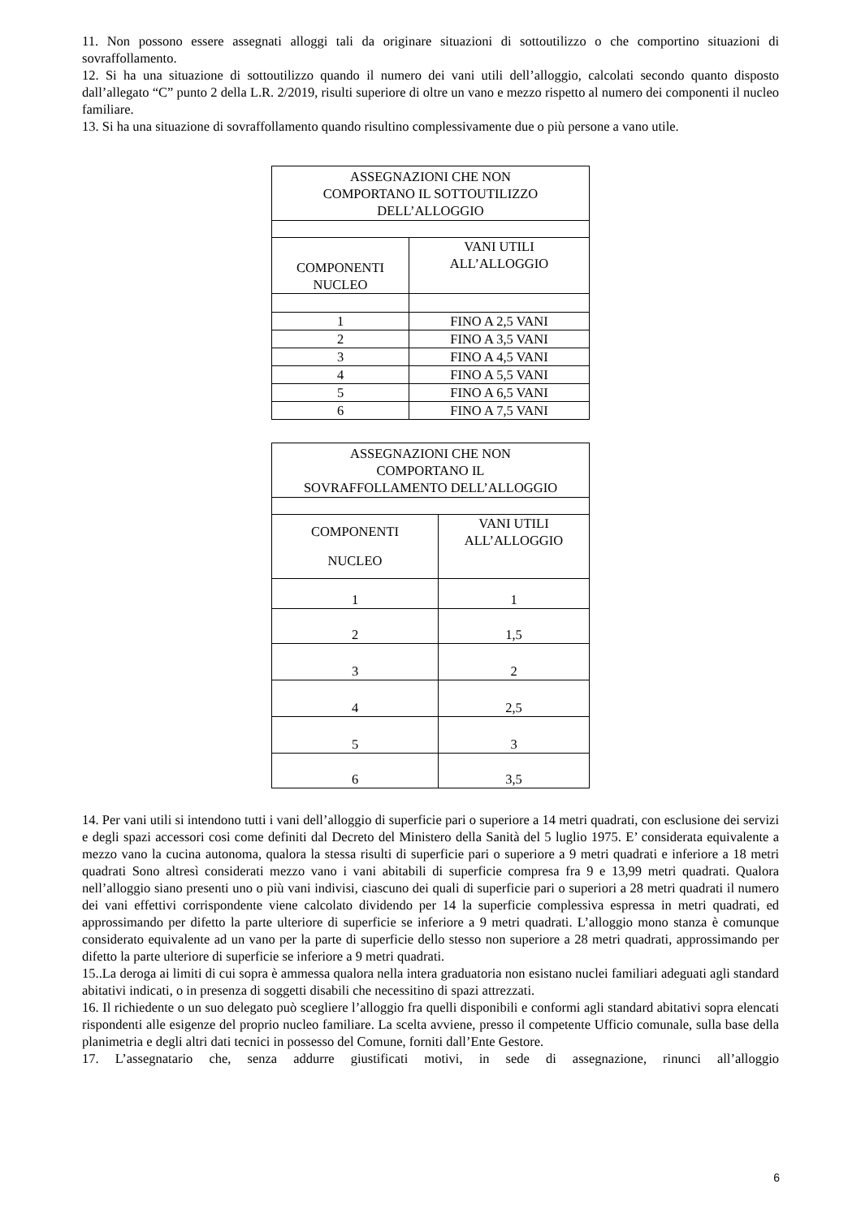11. Non possono essere assegnati alloggi tali da originare situazioni di sottoutilizzo o che comportino situazioni di sovraffollamento.
12. Si ha una situazione di sottoutilizzo quando il numero dei vani utili dell’alloggio, calcolati secondo quanto disposto dall’allegato “C” punto 2 della L.R. 2/2019, risulti superiore di oltre un vano e mezzo rispetto al numero dei componenti il nucleo familiare.
13. Si ha una situazione di sovraffollamento quando risultino complessivamente due o più persone a vano utile.
| ASSEGNAZIONI CHE NON COMPORTANO IL SOTTOUTILIZZO DELL’ALLOGGIO | |
| COMPONENTI NUCLEO | VANI UTILI ALL’ALLOGGIO |
| 1 | FINO A 2,5 VANI |
| 2 | FINO A 3,5 VANI |
| 3 | FINO A 4,5 VANI |
| 4 | FINO A 5,5 VANI |
| 5 | FINO A 6,5 VANI |
| 6 | FINO A 7,5 VANI |
| ASSEGNAZIONI CHE NON COMPORTANO IL SOVRAFFOLLAMENTO DELL’ALLOGGIO | |
| COMPONENTI NUCLEO | VANI UTILI ALL’ALLOGGIO |
| 1 | 1 |
| 2 | 1,5 |
| 3 | 2 |
| 4 | 2,5 |
| 5 | 3 |
| 6 | 3,5 |
14. Per vani utili si intendono tutti i vani dell’alloggio di superficie pari o superiore a 14 metri quadrati, con esclusione dei servizi e degli spazi accessori cosi come definiti dal Decreto del Ministero della Sanità del 5 luglio 1975. E’ considerata equivalente a mezzo vano la cucina autonoma, qualora la stessa risulti di superficie pari o superiore a 9 metri quadrati e inferiore a 18 metri quadrati Sono altresì considerati mezzo vano i vani abitabili di superficie compresa fra 9 e 13,99 metri quadrati. Qualora nell’alloggio siano presenti uno o più vani indivisi, ciascuno dei quali di superficie pari o superiori a 28 metri quadrati il numero dei vani effettivi corrispondente viene calcolato dividendo per 14 la superficie complessiva espressa in metri quadrati, ed approssimando per difetto la parte ulteriore di superficie se inferiore a 9 metri quadrati. L’alloggio mono stanza è comunque considerato equivalente ad un vano per la parte di superficie dello stesso non superiore a 28 metri quadrati, approssimando per difetto la parte ulteriore di superficie se inferiore a 9 metri quadrati.
15..La deroga ai limiti di cui sopra è ammessa qualora nella intera graduatoria non esistano nuclei familiari adeguati agli standard abitativi indicati, o in presenza di soggetti disabili che necessitino di spazi attrezzati.
16. Il richiedente o un suo delegato può scegliere l’alloggio fra quelli disponibili e conformi agli standard abitativi sopra elencati rispondenti alle esigenze del proprio nucleo familiare. La scelta avviene, presso il competente Ufficio comunale, sulla base della planimetria e degli altri dati tecnici in possesso del Comune, forniti dall’Ente Gestore.
17. L’assegnatario che, senza addurre giustificati motivi, in sede di assegnazione, rinunci all’alloggio
6